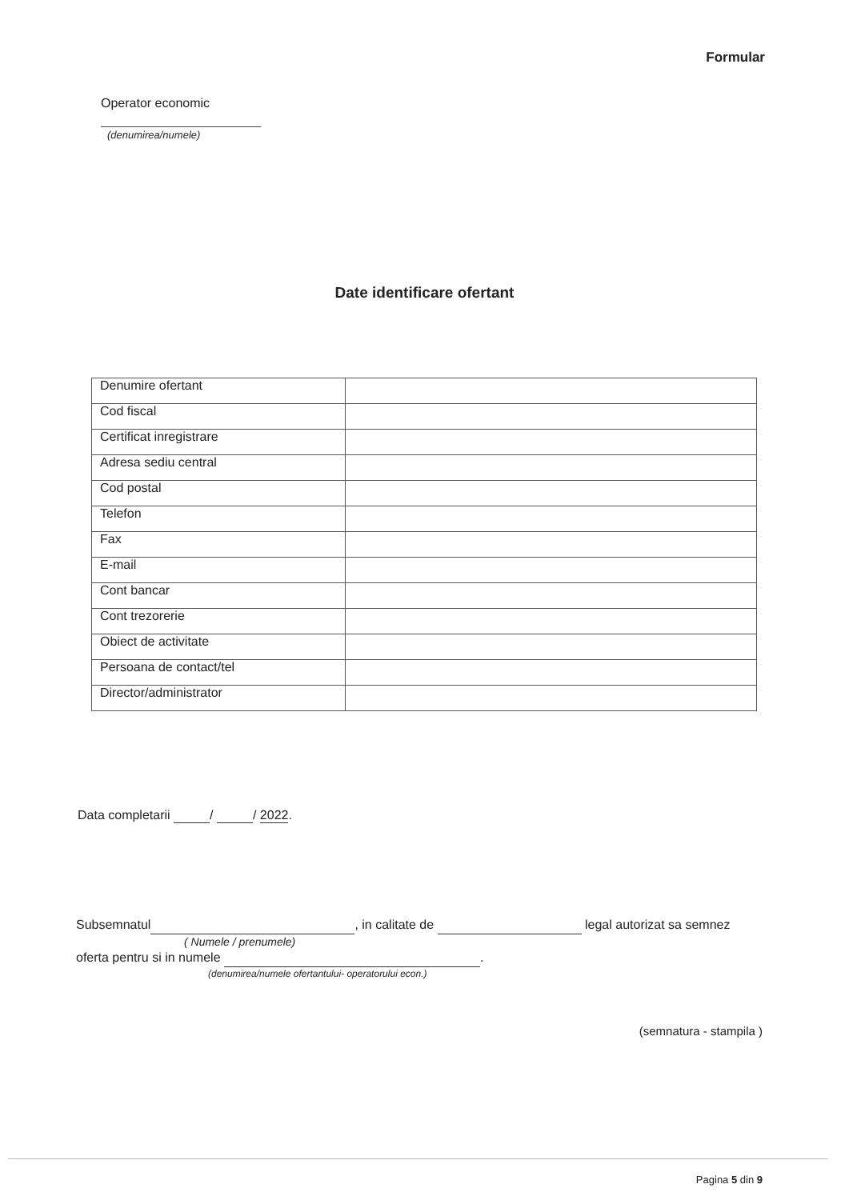Formular
Operator economic
(denumirea/numele)
Date identificare ofertant
| Denumire ofertant | |
| Cod fiscal | |
| Certificat inregistrare | |
| Adresa sediu central | |
| Cod postal | |
| Telefon | |
| Fax | |
| E-mail | |
| Cont bancar | |
| Cont trezorerie | |
| Obiect de activitate | |
| Persoana de contact/tel | |
| Director/administrator | |
Data completarii / / 2022.
Subsemnatul , in calitate de legal autorizat sa semnez
( Numele / prenumele)
oferta pentru si in numele .
(denumirea/numele ofertantului- operatorului econ.)
(semnatura - stampila )
Pagina 5 din 9